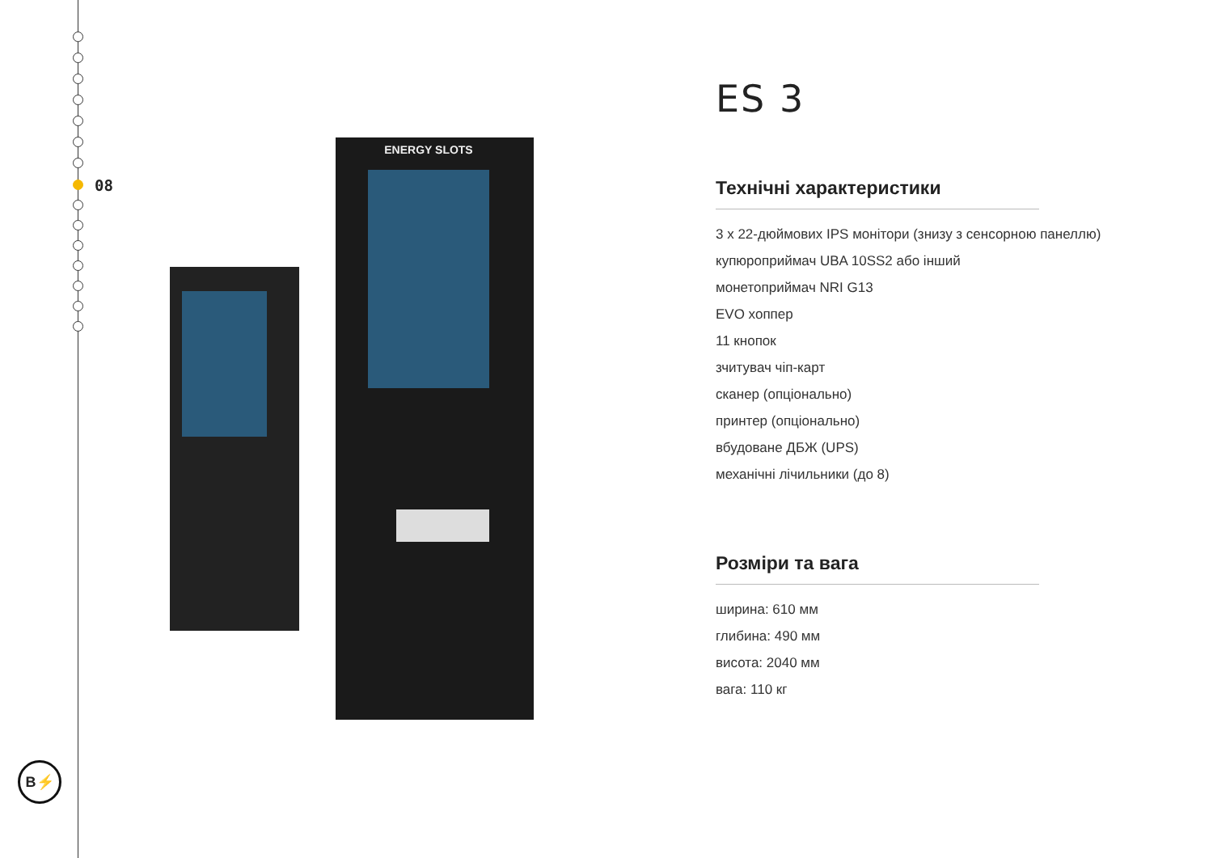08
ENERGY SLOTS
B⚡
ES 3
Технічні характеристики
3 х 22-дюймових IPS монітори (знизу з сенсорною панеллю)
купюроприймач UBA 10SS2 або інший
монетоприймач NRI G13
EVO хоппер
11 кнопок
зчитувач чіп-карт
сканер (опціонально)
принтер (опціонально)
вбудоване ДБЖ (UPS)
механічні лічильники (до 8)
Розміри та вага
ширина: 610 мм
глибина: 490 мм
висота: 2040 мм
вага: 110 кг